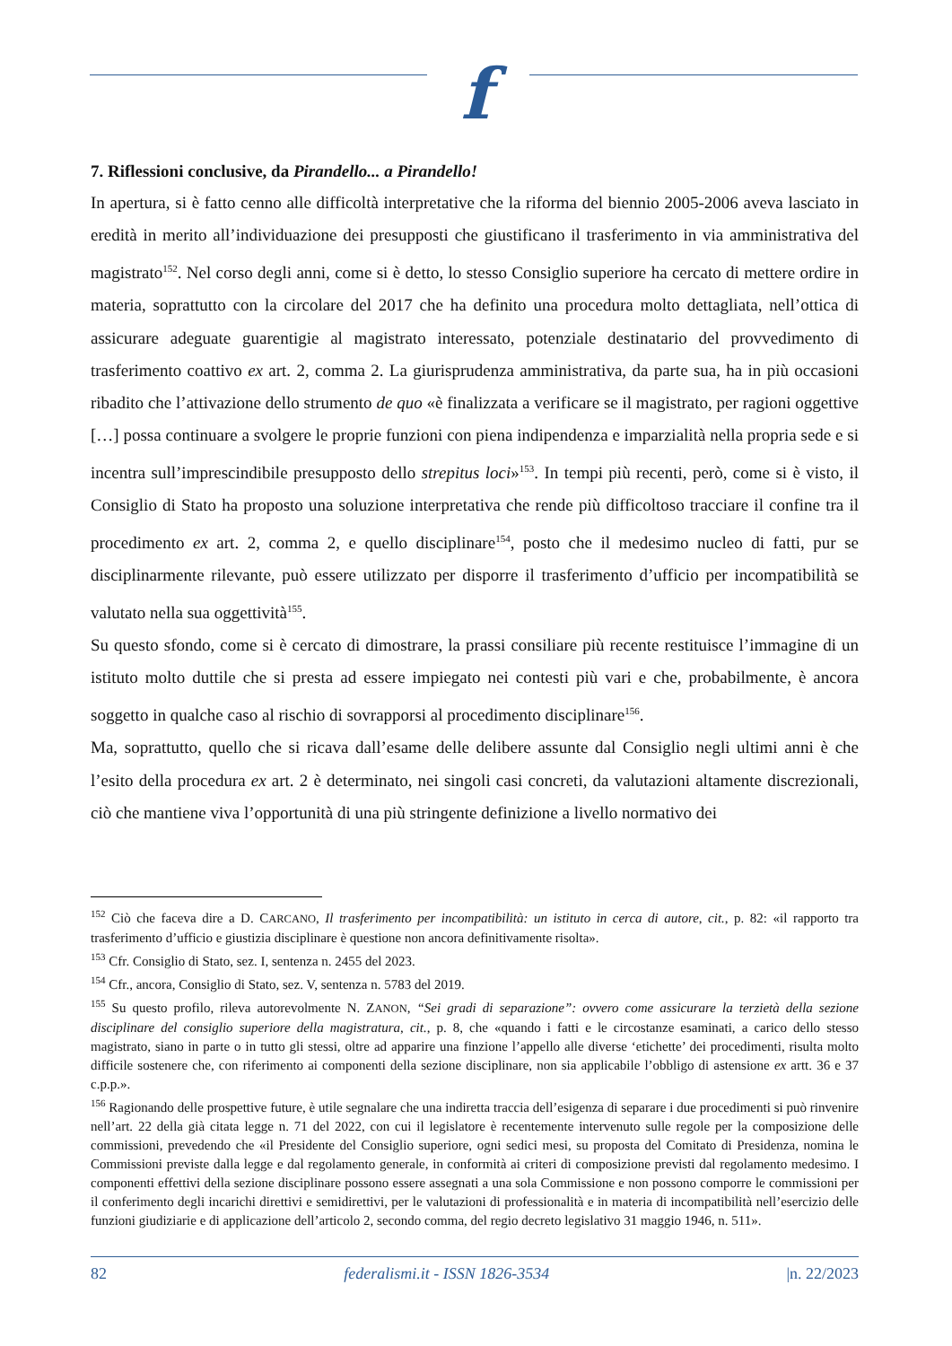f
7. Riflessioni conclusive, da Pirandello... a Pirandello!
In apertura, si è fatto cenno alle difficoltà interpretative che la riforma del biennio 2005-2006 aveva lasciato in eredità in merito all’individuazione dei presupposti che giustificano il trasferimento in via amministrativa del magistrato<sup>152</sup>. Nel corso degli anni, come si è detto, lo stesso Consiglio superiore ha cercato di mettere ordire in materia, soprattutto con la circolare del 2017 che ha definito una procedura molto dettagliata, nell’ottica di assicurare adeguate guarentigie al magistrato interessato, potenziale destinatario del provvedimento di trasferimento coattivo ex art. 2, comma 2. La giurisprudenza amministrativa, da parte sua, ha in più occasioni ribadito che l’attivazione dello strumento de quo «è finalizzata a verificare se il magistrato, per ragioni oggettive […] possa continuare a svolgere le proprie funzioni con piena indipendenza e imparzialità nella propria sede e si incentra sull’imprescindibile presupposto dello strepitus loci»<sup>153</sup>. In tempi più recenti, però, come si è visto, il Consiglio di Stato ha proposto una soluzione interpretativa che rende più difficoltoso tracciare il confine tra il procedimento ex art. 2, comma 2, e quello disciplinare<sup>154</sup>, posto che il medesimo nucleo di fatti, pur se disciplinarmente rilevante, può essere utilizzato per disporre il trasferimento d’ufficio per incompatibilità se valutato nella sua oggettività<sup>155</sup>.
Su questo sfondo, come si è cercato di dimostrare, la prassi consiliare più recente restituisce l’immagine di un istituto molto duttile che si presta ad essere impiegato nei contesti più vari e che, probabilmente, è ancora soggetto in qualche caso al rischio di sovrapporsi al procedimento disciplinare<sup>156</sup>.
Ma, soprattutto, quello che si ricava dall’esame delle delibere assunte dal Consiglio negli ultimi anni è che l’esito della procedura ex art. 2 è determinato, nei singoli casi concreti, da valutazioni altamente discrezionali, ciò che mantiene viva l’opportunità di una più stringente definizione a livello normativo dei
<sup>152</sup> Ciò che faceva dire a D. CARCANO, Il trasferimento per incompatibilità: un istituto in cerca di autore, cit., p. 82: «il rapporto tra trasferimento d’ufficio e giustizia disciplinare è questione non ancora definitivamente risolta».
<sup>153</sup> Cfr. Consiglio di Stato, sez. I, sentenza n. 2455 del 2023.
<sup>154</sup> Cfr., ancora, Consiglio di Stato, sez. V, sentenza n. 5783 del 2019.
<sup>155</sup> Su questo profilo, rileva autorevolmente N. ZANON, “Sei gradi di separazione”: ovvero come assicurare la terzietà della sezione disciplinare del consiglio superiore della magistratura, cit., p. 8, che «quando i fatti e le circostanze esaminati, a carico dello stesso magistrato, siano in parte o in tutto gli stessi, oltre ad apparire una finzione l’appello alle diverse ‘etichette’ dei procedimenti, risulta molto difficile sostenere che, con riferimento ai componenti della sezione disciplinare, non sia applicabile l’obbligo di astensione ex artt. 36 e 37 c.p.p.».
<sup>156</sup> Ragionando delle prospettive future, è utile segnalare che una indiretta traccia dell’esigenza di separare i due procedimenti si può rinvenire nell’art. 22 della già citata legge n. 71 del 2022, con cui il legislatore è recentemente intervenuto sulle regole per la composizione delle commissioni, prevedendo che «il Presidente del Consiglio superiore, ogni sedici mesi, su proposta del Comitato di Presidenza, nomina le Commissioni previste dalla legge e dal regolamento generale, in conformità ai criteri di composizione previsti dal regolamento medesimo. I componenti effettivi della sezione disciplinare possono essere assegnati a una sola Commissione e non possono comporre le commissioni per il conferimento degli incarichi direttivi e semidirettivi, per le valutazioni di professionalità e in materia di incompatibilità nell’esercizio delle funzioni giudiziarie e di applicazione dell’articolo 2, secondo comma, del regio decreto legislativo 31 maggio 1946, n. 511».
82 federalismi.it - ISSN 1826-3534 |n. 22/2023